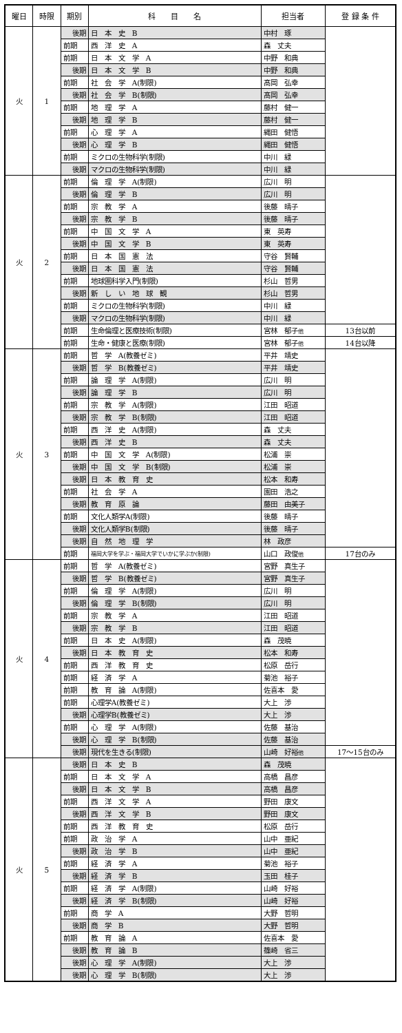| 曜日 | 時限 | 期別 | 科 目 名 | 担当者 | 登 録 条 件 |
| --- | --- | --- | --- | --- | --- |
| 火 | 1 | 後期 | 日 本 史 B | 中村 琢 | |
| | | 前期 | 西 洋 史 A | 森 丈夫 | |
| | | 前期 | 日 本 文 学 A | 中野 和典 | |
| | | 後期 | 日 本 文 学 B | 中野 和典 | |
| | | 前期 | 社 会 学 A(制限) | 髙岡 弘幸 | |
| | | 後期 | 社 会 学 B(制限) | 髙岡 弘幸 | |
| | | 前期 | 地 理 学 A | 藤村 健一 | |
| | | 後期 | 地 理 学 B | 藤村 健一 | |
| | | 前期 | 心 理 学 A | 縄田 健悟 | |
| | | 後期 | 心 理 学 B | 縄田 健悟 | |
| | | 前期 | ミクロの生物科学(制限) | 中川 緑 | |
| | | 後期 | マクロの生物科学(制限) | 中川 緑 | |
| 火 | 2 | 前期 | 倫 理 学 A(制限) | 広川 明 | |
| | | 後期 | 倫 理 学 B | 広川 明 | |
| | | 前期 | 宗 教 学 A | 後藤 晴子 | |
| | | 後期 | 宗 教 学 B | 後藤 晴子 | |
| | | 前期 | 中 国 文 学 A | 東 英寿 | |
| | | 後期 | 中 国 文 学 B | 東 英寿 | |
| | | 前期 | 日 本 国 憲 法 | 守谷 賢輔 | |
| | | 後期 | 日 本 国 憲 法 | 守谷 賢輔 | |
| | | 前期 | 地球圏科学入門(制限) | 杉山 哲男 | |
| | | 後期 | 新 し い 地 球 観 | 杉山 哲男 | |
| | | 前期 | ミクロの生物科学(制限) | 中川 緑 | |
| | | 後期 | マクロの生物科学(制限) | 中川 緑 | |
| | | 前期 | 生命倫理と医療技術(制限) | 宮林 郁子 他 | 13台以前 |
| | | 前期 | 生命・健康と医療(制限) | 宮林 郁子 他 | 14台以降 |
| 火 | 3 | 前期 | 哲 学 A(教養ゼミ) | 平井 靖史 | |
| | | 後期 | 哲 学 B(教養ゼミ) | 平井 靖史 | |
| | | 前期 | 論 理 学 A(制限) | 広川 明 | |
| | | 後期 | 論 理 学 B | 広川 明 | |
| | | 前期 | 宗 教 学 A(制限) | 江田 昭道 | |
| | | 後期 | 宗 教 学 B(制限) | 江田 昭道 | |
| | | 前期 | 西 洋 史 A(制限) | 森 丈夫 | |
| | | 後期 | 西 洋 史 B | 森 丈夫 | |
| | | 前期 | 中 国 文 学 A(制限) | 松浦 崇 | |
| | | 後期 | 中 国 文 学 B(制限) | 松浦 崇 | |
| | | 後期 | 日 本 教 育 史 | 松本 和寿 | |
| | | 前期 | 社 会 学 A | 園田 浩之 | |
| | | 後期 | 教 育 原 論 | 藤田 由美子 | |
| | | 前期 | 文化人類学A(制限) | 後藤 晴子 | |
| | | 後期 | 文化人類学B(制限) | 後藤 晴子 | |
| | | 後期 | 自 然 地 理 学 | 林 政彦 | |
| | | 前期 | 福岡大学を学ぶ・福岡大学でいかに学ぶか(制限) | 山口 政俊 他 | 17台のみ |
| 火 | 4 | 前期 | 哲 学 A(教養ゼミ) | 宮野 真生子 | |
| | | 後期 | 哲 学 B(教養ゼミ) | 宮野 真生子 | |
| | | 前期 | 倫 理 学 A(制限) | 広川 明 | |
| | | 後期 | 倫 理 学 B(制限) | 広川 明 | |
| | | 前期 | 宗 教 学 A | 江田 昭道 | |
| | | 後期 | 宗 教 学 B | 江田 昭道 | |
| | | 前期 | 日 本 史 A(制限) | 森 茂暁 | |
| | | 後期 | 日 本 教 育 史 | 松本 和寿 | |
| | | 前期 | 西 洋 教 育 史 | 松原 岳行 | |
| | | 前期 | 経 済 学 A | 菊池 裕子 | |
| | | 前期 | 教 育 論 A(制限) | 佐喜本 愛 | |
| | | 前期 | 心理学A(教養ゼミ) | 大上 渉 | |
| | | 後期 | 心理学B(教養ゼミ) | 大上 渉 | |
| | | 前期 | 心 理 学 A(制限) | 佐藤 基治 | |
| | | 後期 | 心 理 学 B(制限) | 佐藤 基治 | |
| | | 後期 | 現代を生きる(制限) | 山崎 好裕 他 | 17〜15台のみ |
| 火 | 5 | 後期 | 日 本 史 B | 森 茂暁 | |
| | | 前期 | 日 本 文 学 A | 高橋 昌彦 | |
| | | 後期 | 日 本 文 学 B | 高橋 昌彦 | |
| | | 前期 | 西 洋 文 学 A | 野田 康文 | |
| | | 後期 | 西 洋 文 学 B | 野田 康文 | |
| | | 前期 | 西 洋 教 育 史 | 松原 岳行 | |
| | | 前期 | 政 治 学 A | 山中 亜紀 | |
| | | 後期 | 政 治 学 B | 山中 亜紀 | |
| | | 前期 | 経 済 学 A | 菊池 裕子 | |
| | | 後期 | 経 済 学 B | 玉田 桂子 | |
| | | 前期 | 経 済 学 A(制限) | 山崎 好裕 | |
| | | 後期 | 経 済 学 B(制限) | 山崎 好裕 | |
| | | 前期 | 商 学 A | 大野 哲明 | |
| | | 後期 | 商 学 B | 大野 哲明 | |
| | | 前期 | 教 育 論 A | 佐喜本 愛 | |
| | | 後期 | 教 育 論 B | 篠崎 省三 | |
| | | 後期 | 心 理 学 A(制限) | 大上 渉 | |
| | | 後期 | 心 理 学 B(制限) | 大上 渉 | |